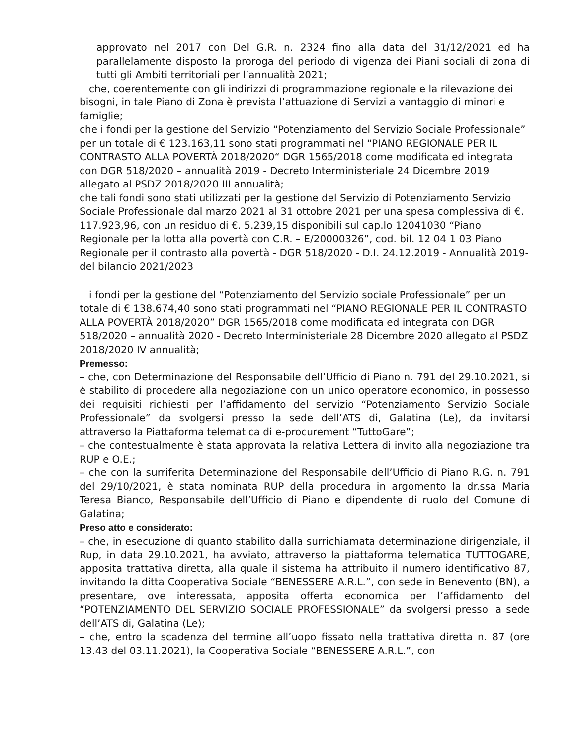approvato nel 2017 con Del G.R. n. 2324 fino alla data del 31/12/2021 ed ha parallelamente disposto la proroga del periodo di vigenza dei Piani sociali di zona di tutti gli Ambiti territoriali per l’annualità 2021;
che, coerentemente con gli indirizzi di programmazione regionale e la rilevazione dei bisogni, in tale Piano di Zona è prevista l’attuazione di Servizi a vantaggio di minori e famiglie;
che i fondi per la gestione del Servizio “Potenziamento del Servizio Sociale Professionale” per un totale di € 123.163,11 sono stati programmati nel “PIANO REGIONALE PER IL CONTRASTO ALLA POVERTÀ 2018/2020“ DGR 1565/2018 come modificata ed integrata con DGR 518/2020 – annualità 2019 - Decreto Interministeriale 24 Dicembre 2019 allegato al PSDZ 2018/2020 III annualità;
che tali fondi sono stati utilizzati per la gestione del Servizio di Potenziamento Servizio Sociale Professionale dal marzo 2021 al 31 ottobre 2021 per una spesa complessiva di €. 117.923,96, con un residuo di €. 5.239,15 disponibili sul cap.lo 12041030 “Piano Regionale per la lotta alla povertà con C.R. – E/20000326”, cod. bil. 12 04 1 03 Piano Regionale per il contrasto alla povertà - DGR 518/2020 - D.I. 24.12.2019 - Annualità 2019- del bilancio 2021/2023
i fondi per la gestione del “Potenziamento del Servizio sociale Professionale” per un totale di € 138.674,40 sono stati programmati nel “PIANO REGIONALE PER IL CONTRASTO ALLA POVERTÀ 2018/2020” DGR 1565/2018 come modificata ed integrata con DGR 518/2020 – annualità 2020 - Decreto Interministeriale 28 Dicembre 2020 allegato al PSDZ 2018/2020 IV annualità;
Premesso:
– che, con Determinazione del Responsabile dell’Ufficio di Piano n. 791 del 29.10.2021, si è stabilito di procedere alla negoziazione con un unico operatore economico, in possesso dei requisiti richiesti per l’affidamento del servizio “Potenziamento Servizio Sociale Professionale” da svolgersi presso la sede dell’ATS di, Galatina (Le), da invitarsi attraverso la Piattaforma telematica di e-procurement “TuttoGare”;
– che contestualmente è stata approvata la relativa Lettera di invito alla negoziazione tra RUP e O.E.;
– che con la surriferita Determinazione del Responsabile dell’Ufficio di Piano R.G. n. 791 del 29/10/2021, è stata nominata RUP della procedura in argomento la dr.ssa Maria Teresa Bianco, Responsabile dell’Ufficio di Piano e dipendente di ruolo del Comune di Galatina;
Preso atto e considerato:
– che, in esecuzione di quanto stabilito dalla surrichiamata determinazione dirigenziale, il Rup, in data 29.10.2021, ha avviato, attraverso la piattaforma telematica TUTTOGARE, apposita trattativa diretta, alla quale il sistema ha attribuito il numero identificativo 87, invitando la ditta Cooperativa Sociale “BENESSERE A.R.L.”, con sede in Benevento (BN), a presentare, ove interessata, apposita offerta economica per l’affidamento del “POTENZIAMENTO DEL SERVIZIO SOCIALE PROFESSIONALE” da svolgersi presso la sede dell’ATS di, Galatina (Le);
– che, entro la scadenza del termine all’uopo fissato nella trattativa diretta n. 87 (ore 13.43 del 03.11.2021), la Cooperativa Sociale “BENESSERE A.R.L.”, con